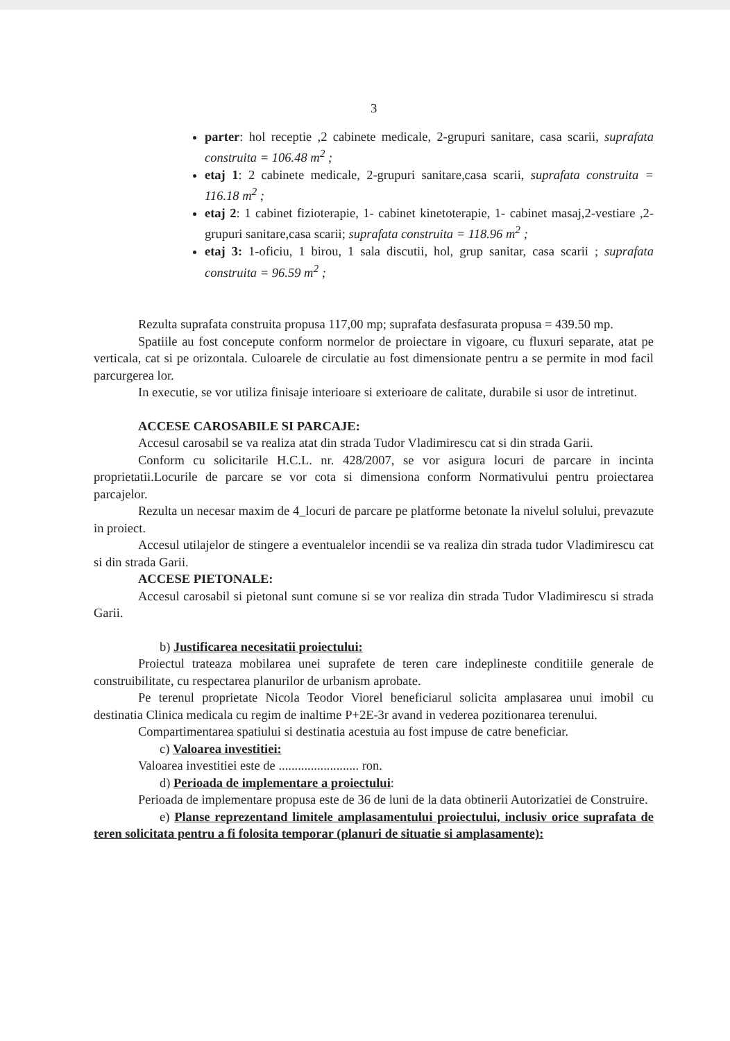3
parter: hol receptie ,2 cabinete medicale, 2-grupuri sanitare, casa scarii, suprafata construita = 106.48 m<sup>2</sup> ;
etaj 1: 2 cabinete medicale, 2-grupuri sanitare,casa scarii, suprafata construita = 116.18 m<sup>2</sup> ;
etaj 2: 1 cabinet fizioterapie, 1- cabinet kinetoterapie, 1- cabinet masaj,2-vestiare ,2-grupuri sanitare,casa scarii; suprafata construita = 118.96 m<sup>2</sup> ;
etaj 3: 1-oficiu, 1 birou, 1 sala discutii, hol, grup sanitar, casa scarii ; suprafata construita = 96.59 m<sup>2</sup> ;
Rezulta suprafata construita propusa 117,00 mp; suprafata desfasurata propusa = 439.50 mp.
Spatiile au fost concepute conform normelor de proiectare in vigoare, cu fluxuri separate, atat pe verticala, cat si pe orizontala. Culoarele de circulatie au fost dimensionate pentru a se permite in mod facil parcurgerea lor.
In executie, se vor utiliza finisaje interioare si exterioare de calitate, durabile si usor de intretinut.
ACCESE CAROSABILE SI PARCAJE:
Accesul carosabil se va realiza atat din strada Tudor Vladimirescu cat si din strada Garii.
Conform cu solicitarile H.C.L. nr. 428/2007, se vor asigura locuri de parcare in incinta proprietatii.Locurile de parcare se vor cota si dimensiona conform Normativului pentru proiectarea parcajelor.
Rezulta un necesar maxim de 4_locuri de parcare pe platforme betonate la nivelul solului, prevazute in proiect.
Accesul utilajelor de stingere a eventualelor incendii se va realiza din strada tudor Vladimirescu cat si din strada Garii.
ACCESE PIETONALE:
Accesul carosabil si pietonal sunt comune si se vor realiza din strada Tudor Vladimirescu si strada Garii.
b) Justificarea necesitatii proiectului:
Proiectul trateaza mobilarea unei suprafete de teren care indeplineste conditiile generale de construibilitate, cu respectarea planurilor de urbanism aprobate.
Pe terenul proprietate Nicola Teodor Viorel beneficiarul solicita amplasarea unui imobil cu destinatia Clinica medicala cu regim de inaltime P+2E-3r avand in vederea pozitionarea terenului.
Compartimentarea spatiului si destinatia acestuia au fost impuse de catre beneficiar.
c) Valoarea investitiei:
Valoarea investitiei este de ......................... ron.
d) Perioada de implementare a proiectului:
Perioada de implementare propusa este de 36 de luni de la data obtinerii Autorizatiei de Construire.
e) Planse reprezentand limitele amplasamentului proiectului, inclusiv orice suprafata de teren solicitata pentru a fi folosita temporar (planuri de situatie si amplasamente):